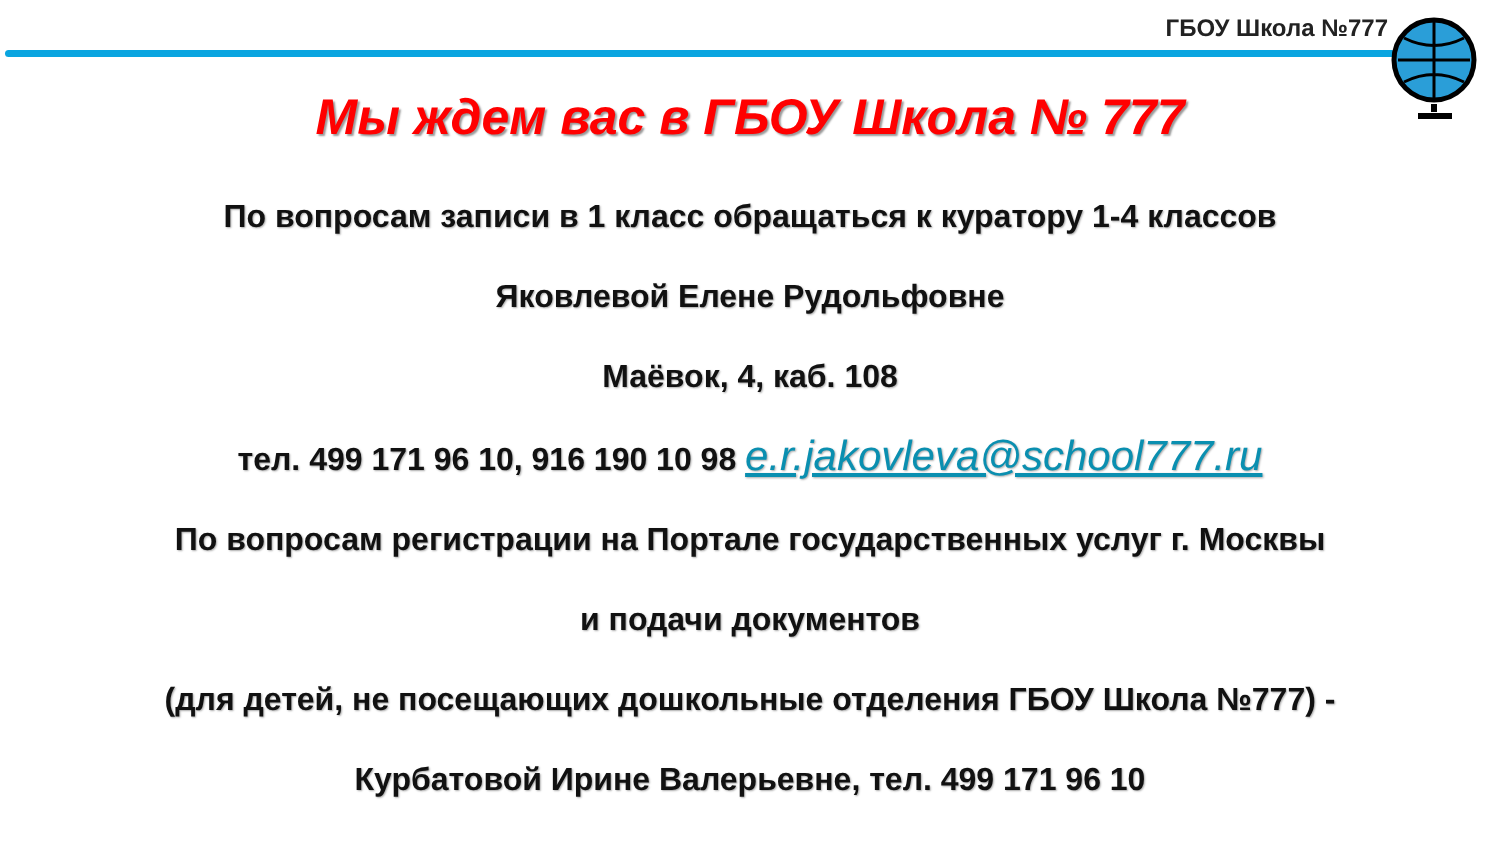ГБОУ Школа №777
Мы ждем вас в ГБОУ Школа № 777
По вопросам записи в 1 класс обращаться к куратору 1-4 классов
Яковлевой Елене Рудольфовне
Маёвок, 4, каб. 108
тел. 499 171 96 10, 916 190 10 98 e.r.jakovleva@school777.ru
По вопросам регистрации на Портале государственных услуг г. Москвы
и подачи документов
(для детей, не посещающих дошкольные отделения ГБОУ Школа №777) -
Курбатовой Ирине Валерьевне, тел. 499 171 96 10